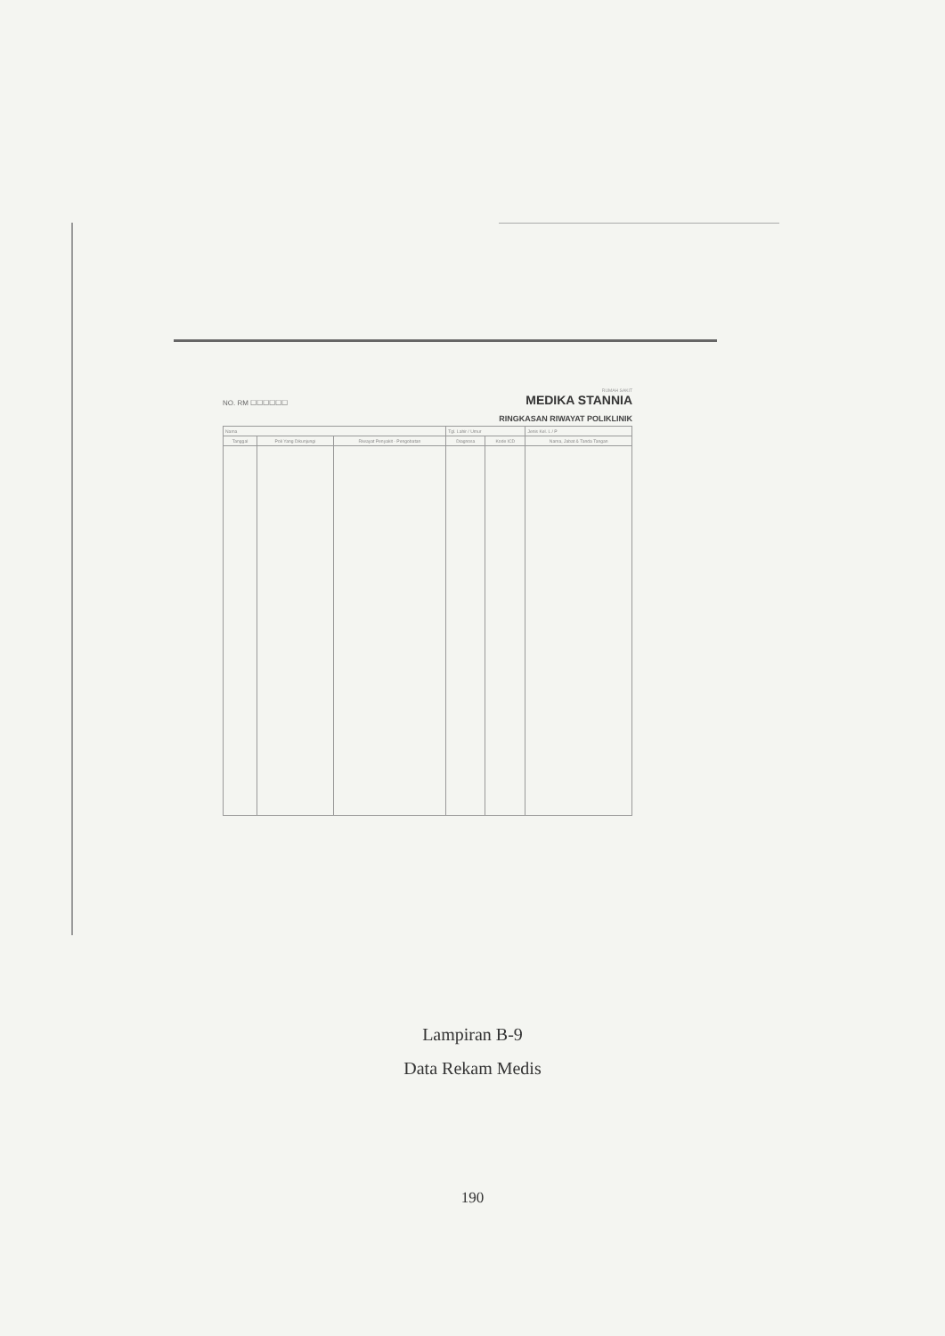NO. RM ☐☐☐☐☐☐ RUMAH SAKIT
MEDIKA STANNIA
RINGKASAN RIWAYAT POLIKLINIK
| Nama | | | Tgl. Lahir / Umur | | Jenis Kel. L / P |
| Tanggal | Poli Yang Dikunjungi | Riwayat Penyakit - Pengobatan | Diagnosa | Kode ICD | Nama, Jabat & Tanda Tangan |
Lampiran B-9
Data Rekam Medis
190